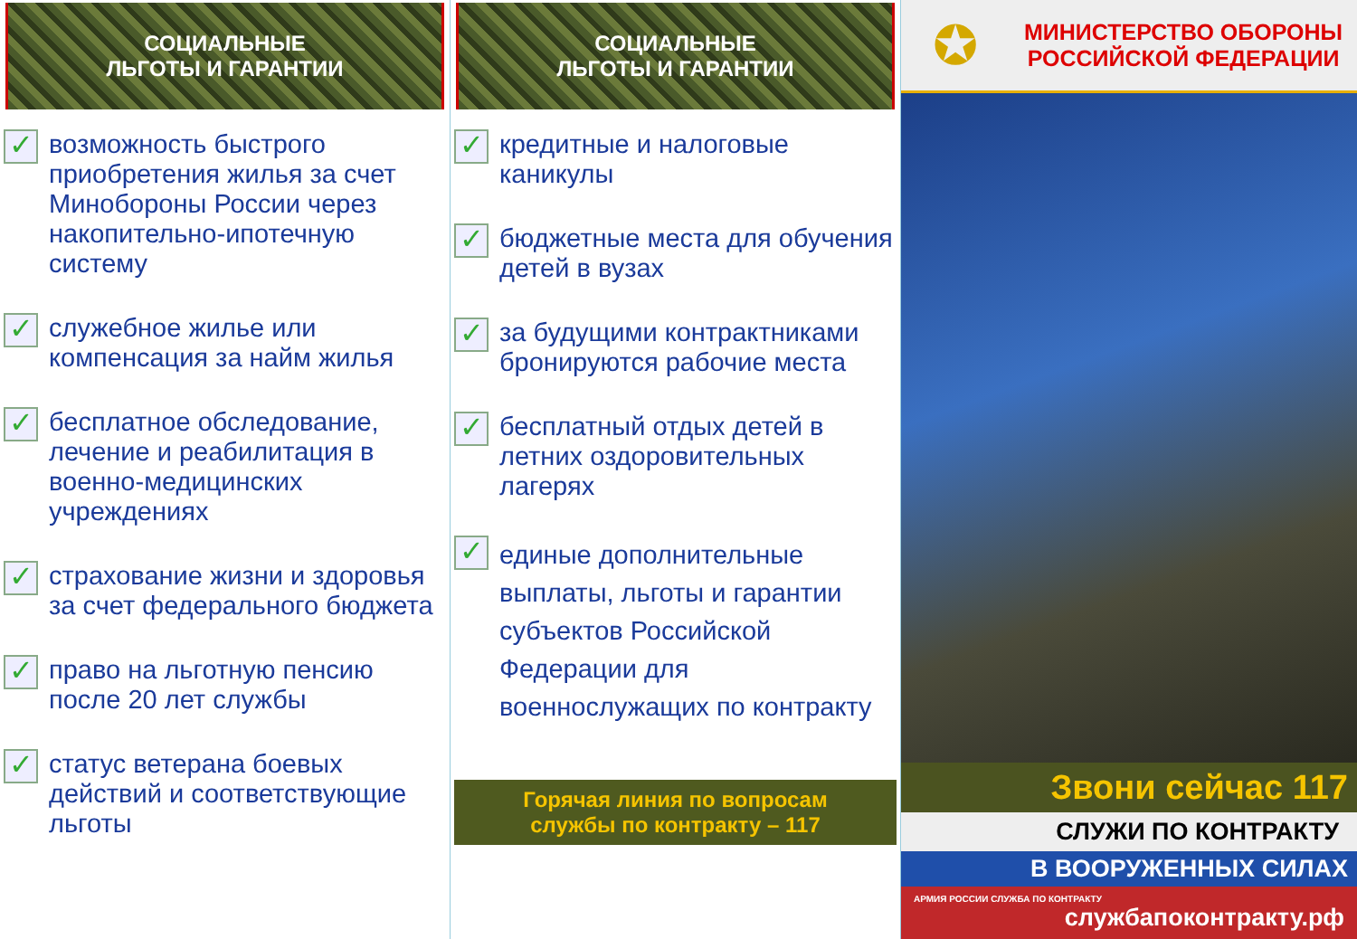СОЦИАЛЬНЫЕ
ЛЬГОТЫ И ГАРАНТИИ
✓
возможность быстрого приобретения жилья за счет Минобороны России через накопительно-ипотечную систему
✓
служебное жилье или компенсация за найм жилья
✓
бесплатное обследование, лечение и реабилитация в военно-медицинских учреждениях
✓
страхование жизни и здоровья за счет федерального бюджета
✓
право на льготную пенсию после 20 лет службы
✓
статус ветерана боевых действий и соответствующие льготы
СОЦИАЛЬНЫЕ
ЛЬГОТЫ И ГАРАНТИИ
✓
кредитные и налоговые каникулы
✓
бюджетные места для обучения детей в вузах
✓
за будущими контрактниками бронируются рабочие места
✓
бесплатный отдых детей в летних оздоровительных лагерях
✓
единые дополнительные выплаты, льготы и гарантии субъектов Российской Федерации для военнослужащих по контракту
Горячая линия по вопросам
службы по контракту – 117
✪
МИНИСТЕРСТВО ОБОРОНЫ
РОССИЙСКОЙ ФЕДЕРАЦИИ
Звони сейчас 117
СЛУЖИ ПО КОНТРАКТУ
В ВООРУЖЕННЫХ СИЛАХ
АРМИЯ РОССИИ СЛУЖБА ПО КОНТРАКТУ службапоконтракту.рф